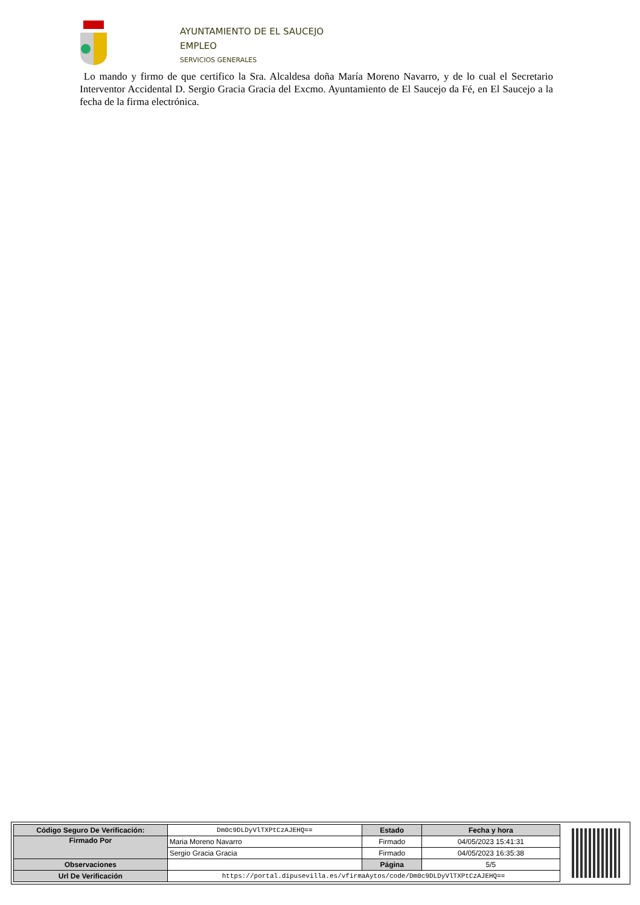AYUNTAMIENTO DE EL SAUCEJO
EMPLEO
SERVICIOS GENERALES
Lo mando y firmo de que certifico la Sra. Alcaldesa doña María Moreno Navarro, y de lo cual el Secretario Interventor Accidental D. Sergio Gracia Gracia del Excmo. Ayuntamiento de El Saucejo da Fé, en El Saucejo a la fecha de la firma electrónica.
| Código Seguro De Verificación: | Dm0c9DLDyVlTXPtCzAJEHQ== | Estado | Fecha y hora |
| Firmado Por | Maria Moreno Navarro | Firmado | 04/05/2023 15:41:31 |
| | Sergio Gracia Gracia | Firmado | 04/05/2023 16:35:38 |
| Observaciones | | Página | 5/5 |
| Url De Verificación | https://portal.dipusevilla.es/vfirmaAytos/code/Dm0c9DLDyVlTXPtCzAJEHQ== | | |